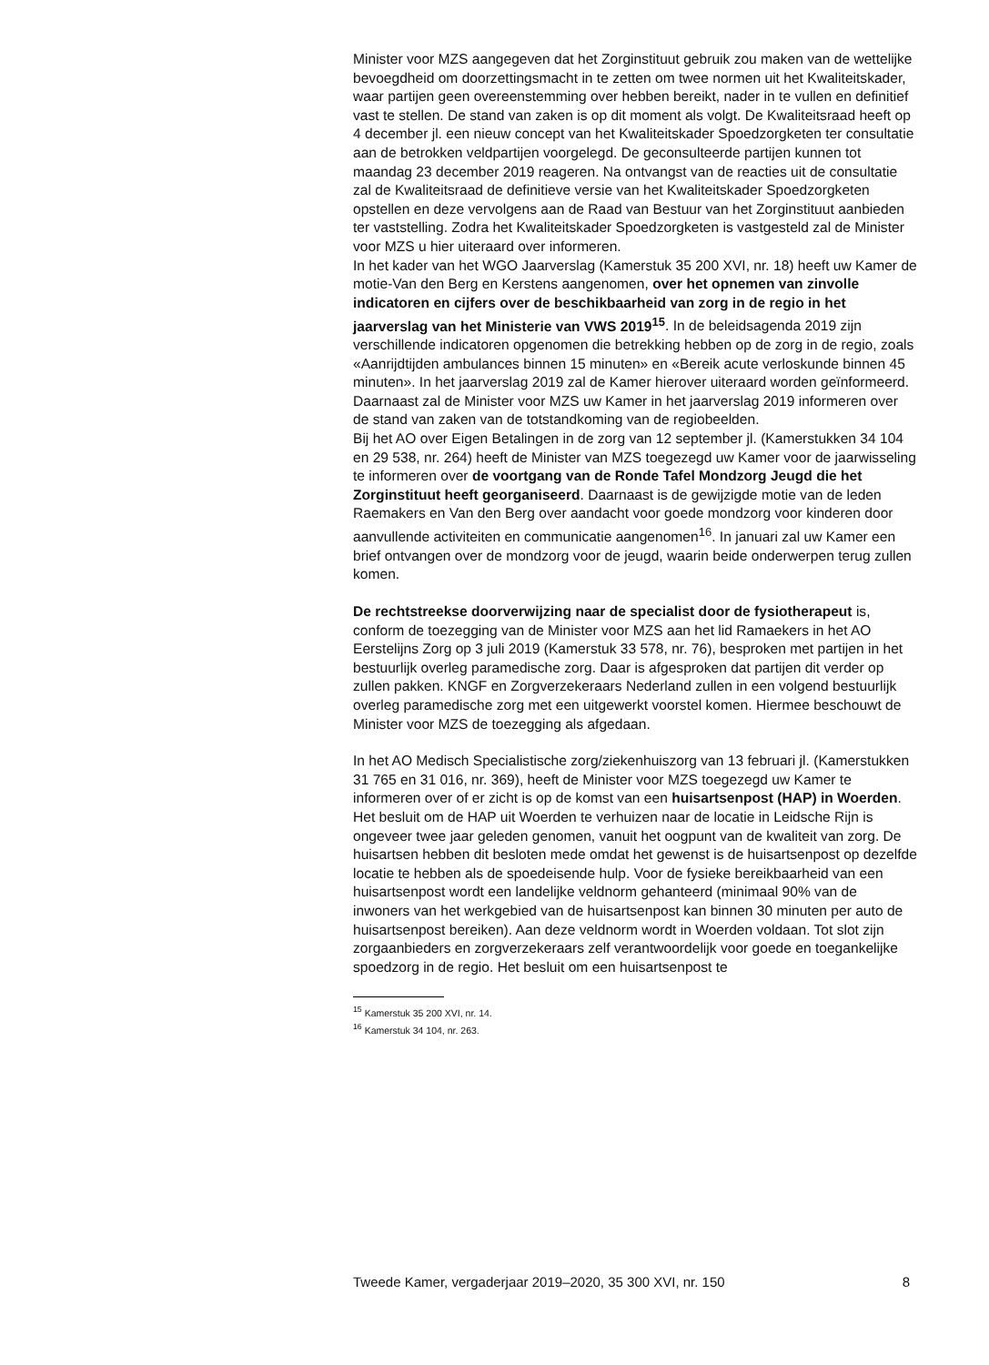Minister voor MZS aangegeven dat het Zorginstituut gebruik zou maken van de wettelijke bevoegdheid om doorzettingsmacht in te zetten om twee normen uit het Kwaliteitskader, waar partijen geen overeenstemming over hebben bereikt, nader in te vullen en definitief vast te stellen. De stand van zaken is op dit moment als volgt. De Kwaliteitsraad heeft op 4 december jl. een nieuw concept van het Kwaliteitskader Spoedzorgketen ter consultatie aan de betrokken veldpartijen voorgelegd. De geconsulteerde partijen kunnen tot maandag 23 december 2019 reageren. Na ontvangst van de reacties uit de consultatie zal de Kwaliteitsraad de definitieve versie van het Kwaliteitskader Spoedzorgketen opstellen en deze vervolgens aan de Raad van Bestuur van het Zorginstituut aanbieden ter vaststelling. Zodra het Kwaliteitskader Spoedzorgketen is vastgesteld zal de Minister voor MZS u hier uiteraard over informeren.
In het kader van het WGO Jaarverslag (Kamerstuk 35 200 XVI, nr. 18) heeft uw Kamer de motie-Van den Berg en Kerstens aangenomen, over het opnemen van zinvolle indicatoren en cijfers over de beschikbaarheid van zorg in de regio in het jaarverslag van het Ministerie van VWS 2019<sup>15</sup>. In de beleidsagenda 2019 zijn verschillende indicatoren opgenomen die betrekking hebben op de zorg in de regio, zoals «Aanrijdtijden ambulances binnen 15 minuten» en «Bereik acute verloskunde binnen 45 minuten». In het jaarverslag 2019 zal de Kamer hierover uiteraard worden geïnformeerd. Daarnaast zal de Minister voor MZS uw Kamer in het jaarverslag 2019 informeren over de stand van zaken van de totstandkoming van de regiobeelden.
Bij het AO over Eigen Betalingen in de zorg van 12 september jl. (Kamerstukken 34 104 en 29 538, nr. 264) heeft de Minister van MZS toegezegd uw Kamer voor de jaarwisseling te informeren over de voortgang van de Ronde Tafel Mondzorg Jeugd die het Zorginstituut heeft georganiseerd. Daarnaast is de gewijzigde motie van de leden Raemakers en Van den Berg over aandacht voor goede mondzorg voor kinderen door aanvullende activiteiten en communicatie aangenomen<sup>16</sup>. In januari zal uw Kamer een brief ontvangen over de mondzorg voor de jeugd, waarin beide onderwerpen terug zullen komen.
De rechtstreekse doorverwijzing naar de specialist door de fysiotherapeut is, conform de toezegging van de Minister voor MZS aan het lid Ramaekers in het AO Eerstelijns Zorg op 3 juli 2019 (Kamerstuk 33 578, nr. 76), besproken met partijen in het bestuurlijk overleg paramedische zorg. Daar is afgesproken dat partijen dit verder op zullen pakken. KNGF en Zorgverzekeraars Nederland zullen in een volgend bestuurlijk overleg paramedische zorg met een uitgewerkt voorstel komen. Hiermee beschouwt de Minister voor MZS de toezegging als afgedaan.
In het AO Medisch Specialistische zorg/ziekenhuiszorg van 13 februari jl. (Kamerstukken 31 765 en 31 016, nr. 369), heeft de Minister voor MZS toegezegd uw Kamer te informeren over of er zicht is op de komst van een huisartsenpost (HAP) in Woerden. Het besluit om de HAP uit Woerden te verhuizen naar de locatie in Leidsche Rijn is ongeveer twee jaar geleden genomen, vanuit het oogpunt van de kwaliteit van zorg. De huisartsen hebben dit besloten mede omdat het gewenst is de huisartsenpost op dezelfde locatie te hebben als de spoedeisende hulp. Voor de fysieke bereikbaarheid van een huisartsenpost wordt een landelijke veldnorm gehanteerd (minimaal 90% van de inwoners van het werkgebied van de huisartsenpost kan binnen 30 minuten per auto de huisartsenpost bereiken). Aan deze veldnorm wordt in Woerden voldaan. Tot slot zijn zorgaanbieders en zorgverzekeraars zelf verantwoordelijk voor goede en toegankelijke spoedzorg in de regio. Het besluit om een huisartsenpost te
<sup>15</sup> Kamerstuk 35 200 XVI, nr. 14.
<sup>16</sup> Kamerstuk 34 104, nr. 263.
Tweede Kamer, vergaderjaar 2019–2020, 35 300 XVI, nr. 150 8